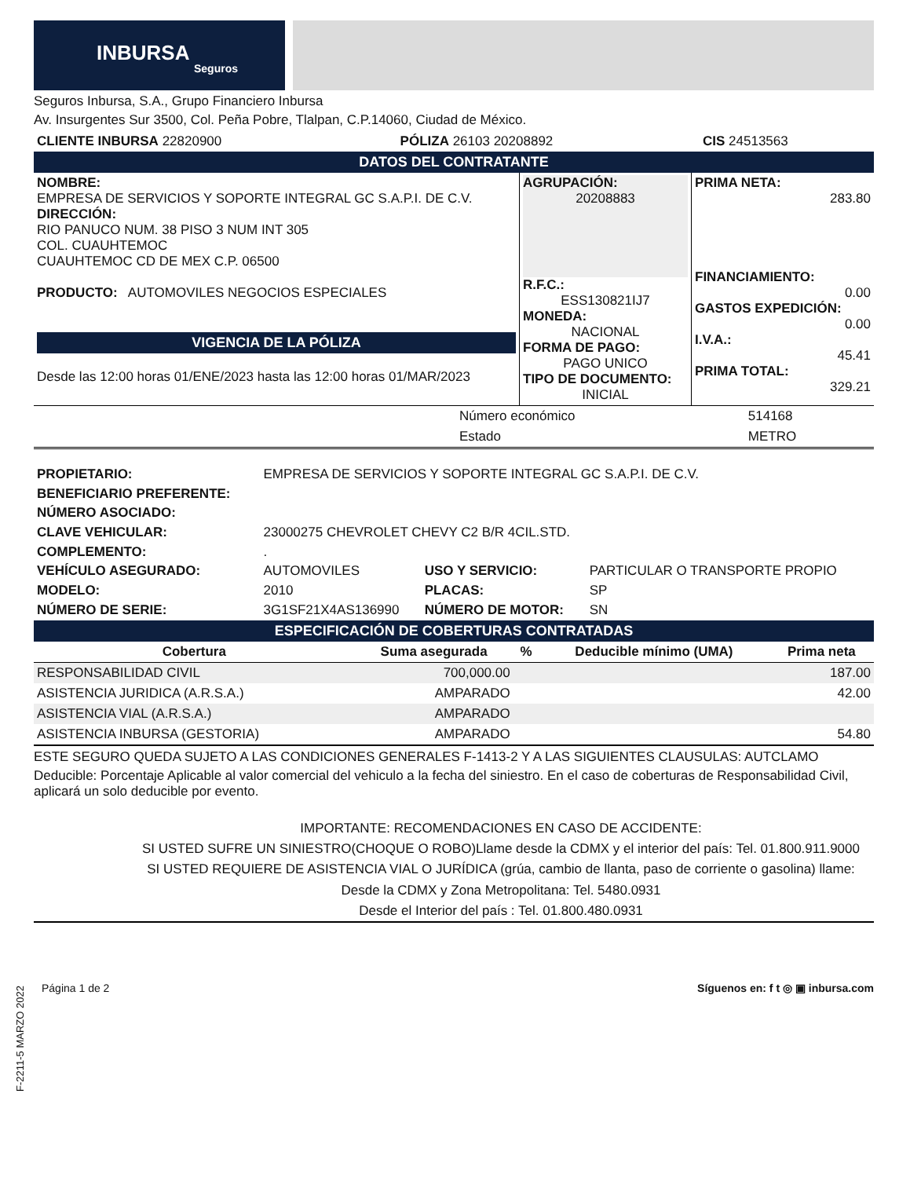INBURSA
Seguros
Seguros Inbursa, S.A., Grupo Financiero Inbursa
Av. Insurgentes Sur 3500, Col. Peña Pobre, Tlalpan, C.P.14060, Ciudad de México.
| CLIENTE INBURSA 22820900 | PÓLIZA 26103 20208892 | CIS 24513563 |
DATOS DEL CONTRATANTE
| NOMBRE: EMPRESA DE SERVICIOS Y SOPORTE INTEGRAL GC S.A.P.I. DE C.V. DIRECCIÓN: RIO PANUCO NUM. 38 PISO 3 NUM INT 305 COL. CUAUHTEMOC CUAUHTEMOC CD DE MEX C.P. 06500 PRODUCTO: AUTOMOVILES NEGOCIOS ESPECIALES VIGENCIA DE LA PÓLIZA Desde las 12:00 horas 01/ENE/2023 hasta las 12:00 horas 01/MAR/2023 | AGRUPACIÓN: 20208883 R.F.C.: ESS130821IJ7 MONEDA: NACIONAL FORMA DE PAGO: PAGO UNICO TIPO DE DOCUMENTO: INICIAL | PRIMA NETA: 283.80 FINANCIAMIENTO: 0.00 GASTOS EXPEDICIÓN: 0.00 I.V.A.: 45.41 PRIMA TOTAL: 329.21 |
| | Número económico | 514168 |
| | Estado | METRO |
| PROPIETARIO: | EMPRESA DE SERVICIOS Y SOPORTE INTEGRAL GC S.A.P.I. DE C.V. | | |
| BENEFICIARIO PREFERENTE: | | | |
| NÚMERO ASOCIADO: | | | |
| CLAVE VEHICULAR: | 23000275 CHEVROLET CHEVY C2 B/R 4CIL.STD. | | |
| COMPLEMENTO: | . | | |
| VEHÍCULO ASEGURADO: | AUTOMOVILES | USO Y SERVICIO: | PARTICULAR O TRANSPORTE PROPIO |
| MODELO: | 2010 | PLACAS: | SP |
| NÚMERO DE SERIE: | 3G1SF21X4AS136990 | NÚMERO DE MOTOR: | SN |
ESPECIFICACIÓN DE COBERTURAS CONTRATADAS
| Cobertura | Suma asegurada | % | Deducible mínimo (UMA) | Prima neta |
| --- | --- | --- | --- | --- |
| RESPONSABILIDAD CIVIL | 700,000.00 | | | 187.00 |
| ASISTENCIA JURIDICA (A.R.S.A.) | AMPARADO | | | 42.00 |
| ASISTENCIA VIAL (A.R.S.A.) | AMPARADO | | | |
| ASISTENCIA INBURSA (GESTORIA) | AMPARADO | | | 54.80 |
ESTE SEGURO QUEDA SUJETO A LAS CONDICIONES GENERALES F-1413-2 Y A LAS SIGUIENTES CLAUSULAS: AUTCLAMO
Deducible: Porcentaje Aplicable al valor comercial del vehiculo a la fecha del siniestro. En el caso de coberturas de Responsabilidad Civil, aplicará un solo deducible por evento.
IMPORTANTE: RECOMENDACIONES EN CASO DE ACCIDENTE:
SI USTED SUFRE UN SINIESTRO(CHOQUE O ROBO)Llame desde la CDMX y el interior del país: Tel. 01.800.911.9000
SI USTED REQUIERE DE ASISTENCIA VIAL O JURÍDICA (grúa, cambio de llanta, paso de corriente o gasolina) llame:
Desde la CDMX y Zona Metropolitana: Tel. 5480.0931
Desde el Interior del país : Tel. 01.800.480.0931
Página 1 de 2 Síguenos en: f t ◎ ▣ inbursa.com
F-2211-5 MARZO 2022